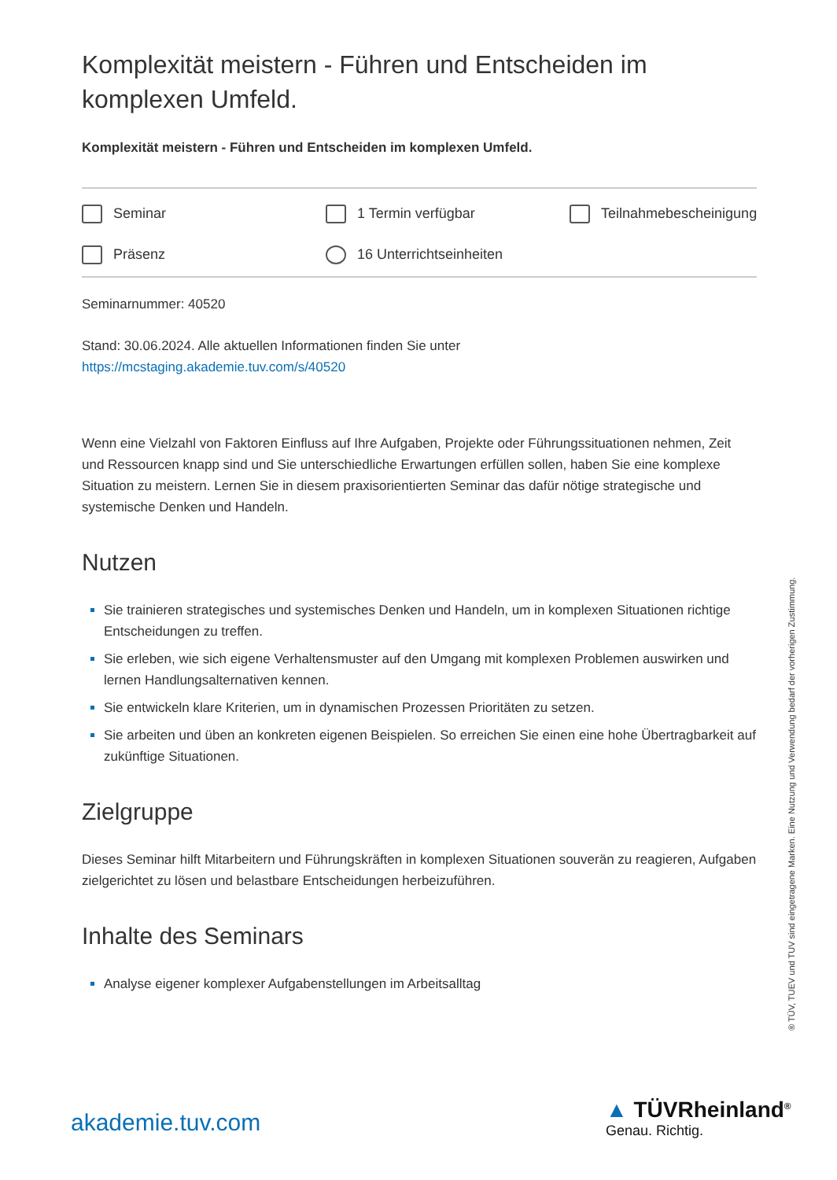Komplexität meistern - Führen und Entscheiden im komplexen Umfeld.
Komplexität meistern - Führen und Entscheiden im komplexen Umfeld.
Seminar
1 Termin verfügbar
Teilnahmebescheinigung
Präsenz
16 Unterrichtseinheiten
Seminarnummer: 40520
Stand: 30.06.2024. Alle aktuellen Informationen finden Sie unter
https://mcstaging.akademie.tuv.com/s/40520
Wenn eine Vielzahl von Faktoren Einfluss auf Ihre Aufgaben, Projekte oder Führungssituationen nehmen, Zeit und Ressourcen knapp sind und Sie unterschiedliche Erwartungen erfüllen sollen, haben Sie eine komplexe Situation zu meistern. Lernen Sie in diesem praxisorientierten Seminar das dafür nötige strategische und systemische Denken und Handeln.
Nutzen
Sie trainieren strategisches und systemisches Denken und Handeln, um in komplexen Situationen richtige Entscheidungen zu treffen.
Sie erleben, wie sich eigene Verhaltensmuster auf den Umgang mit komplexen Problemen auswirken und lernen Handlungsalternativen kennen.
Sie entwickeln klare Kriterien, um in dynamischen Prozessen Prioritäten zu setzen.
Sie arbeiten und üben an konkreten eigenen Beispielen. So erreichen Sie einen eine hohe Übertragbarkeit auf zukünftige Situationen.
Zielgruppe
Dieses Seminar hilft Mitarbeitern und Führungskräften in komplexen Situationen souverän zu reagieren, Aufgaben zielgerichtet zu lösen und belastbare Entscheidungen herbeizuführen.
Inhalte des Seminars
Analyse eigener komplexer Aufgabenstellungen im Arbeitsalltag
® TÜV, TUEV und TUV sind eingetragene Marken. Eine Nutzung und Verwendung bedarf der vorherigen Zustimmung.
akademie.tuv.com ▲ TÜVRheinland<sup>®</sup>
Genau. Richtig.